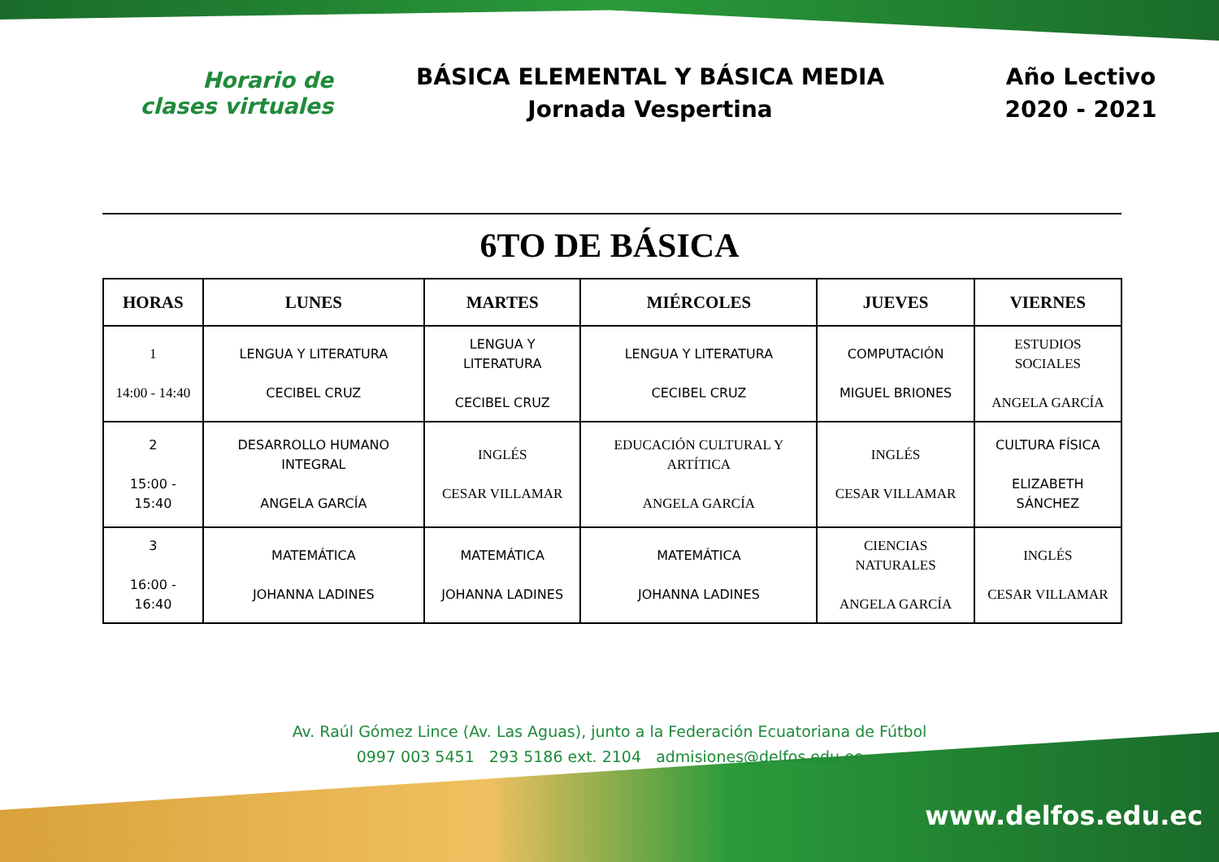Horario de
clases virtuales
BÁSICA ELEMENTAL Y BÁSICA MEDIA
Jornada Vespertina
Año Lectivo
2020 - 2021
6TO DE BÁSICA
| HORAS | LUNES | MARTES | MIÉRCOLES | JUEVES | VIERNES |
| --- | --- | --- | --- | --- | --- |
| 1 14:00 - 14:40 | LENGUA Y LITERATURA CECIBEL CRUZ | LENGUA Y LITERATURA CECIBEL CRUZ | LENGUA Y LITERATURA CECIBEL CRUZ | COMPUTACIÓN MIGUEL BRIONES | ESTUDIOS SOCIALES ANGELA GARCÍA |
| 2 15:00 - 15:40 | DESARROLLO HUMANO INTEGRAL ANGELA GARCÍA | INGLÉS CESAR VILLAMAR | EDUCACIÓN CULTURAL Y ARTÍTICA ANGELA GARCÍA | INGLÉS CESAR VILLAMAR | CULTURA FÍSICA ELIZABETH SÁNCHEZ |
| 3 16:00 - 16:40 | MATEMÁTICA JOHANNA LADINES | MATEMÁTICA JOHANNA LADINES | MATEMÁTICA JOHANNA LADINES | CIENCIAS NATURALES ANGELA GARCÍA | INGLÉS CESAR VILLAMAR |
Av. Raúl Gómez Lince (Av. Las Aguas), junto a la Federación Ecuatoriana de Fútbol
0997 003 5451 293 5186 ext. 2104 admisiones@delfos.edu.ec
www.delfos.edu.ec